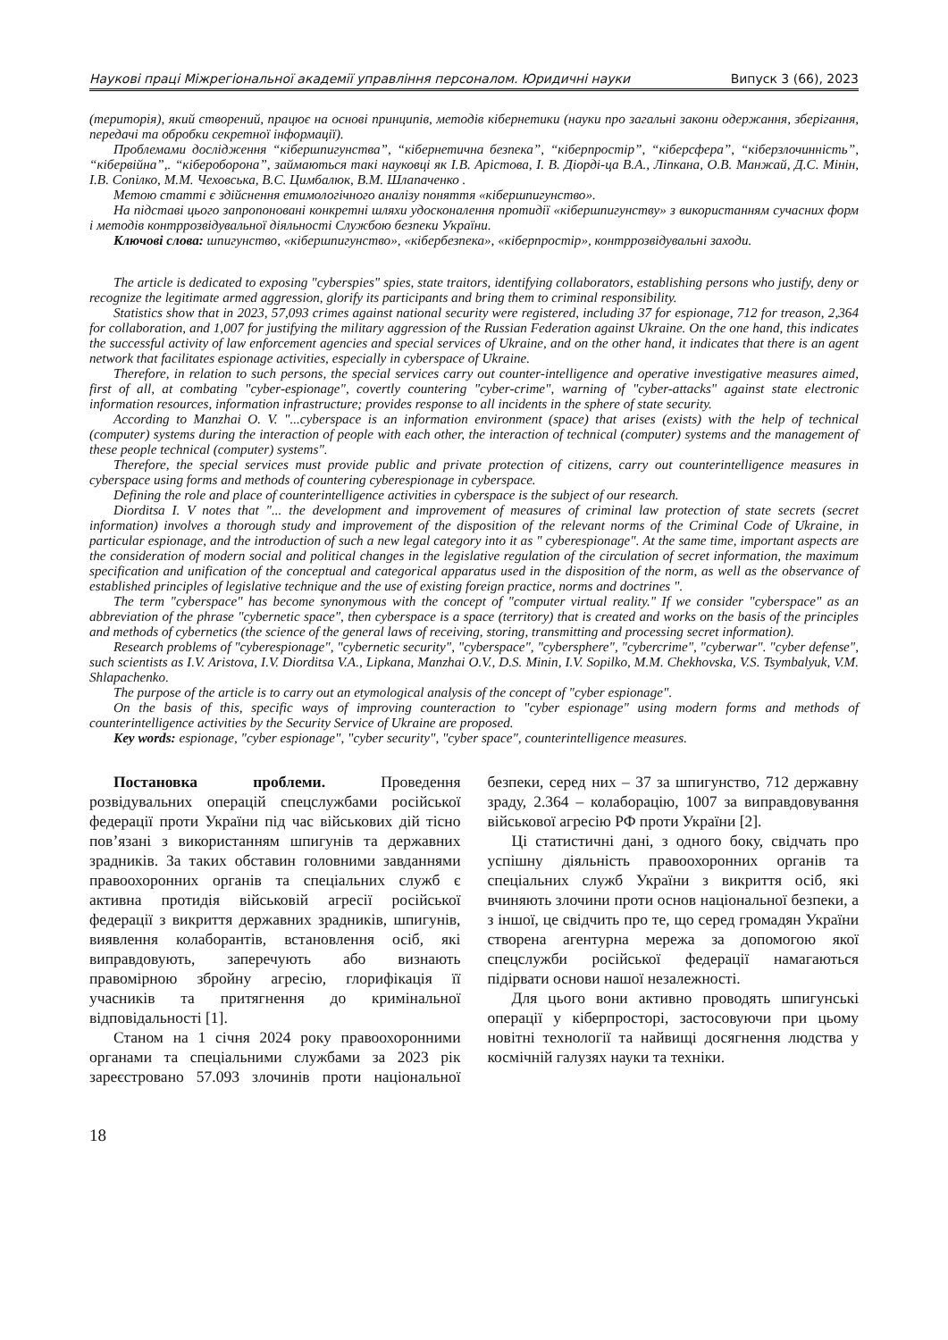Наукові праці Міжрегіональної академії управління персоналом. Юридичні науки Випуск 3 (66), 2023
(територія), який створений, працює на основі принципів, методів кібернетики (науки про загальні закони одержання, зберігання, передачі та обробки секретної інформації).
Проблемами дослідження “кібершпигунства”, “кібернетична безпека”, “кіберпростір”, “кіберсфера”, “кіберзлочинність”, “кібервійна”,. “кібероборона”, займаються такі науковці як І.В. Арістова, І. В. Діорді-ца В.А., Ліпкана, О.В. Манжай, Д.С. Мінін, І.В. Сопілко, М.М. Чеховська, В.С. Цимбалюк, В.М. Шлапаченко .
Метою статті є здійснення етимологічного аналізу поняття «кібершпигунство».
На підставі цього запропоновані конкретні шляхи удосконалення протидії «кібершпигунству» з використанням сучасних форм і методів контррозвідувальної діяльності Службою безпеки України.
Ключові слова: шпигунство, «кібершпигунство», «кібербезпека», «кіберпростір», контррозвідувальні заходи.
The article is dedicated to exposing "cyberspies" spies, state traitors, identifying collaborators, establishing persons who justify, deny or recognize the legitimate armed aggression, glorify its participants and bring them to criminal responsibility.
Statistics show that in 2023, 57,093 crimes against national security were registered, including 37 for espionage, 712 for treason, 2,364 for collaboration, and 1,007 for justifying the military aggression of the Russian Federation against Ukraine. On the one hand, this indicates the successful activity of law enforcement agencies and special services of Ukraine, and on the other hand, it indicates that there is an agent network that facilitates espionage activities, especially in cyberspace of Ukraine.
Therefore, in relation to such persons, the special services carry out counter-intelligence and operative investigative measures aimed, first of all, at combating "cyber-espionage", covertly countering "cyber-crime", warning of "cyber-attacks" against state electronic information resources, information infrastructure; provides response to all incidents in the sphere of state security.
According to Manzhai O. V. "...cyberspace is an information environment (space) that arises (exists) with the help of technical (computer) systems during the interaction of people with each other, the interaction of technical (computer) systems and the management of these people technical (computer) systems".
Therefore, the special services must provide public and private protection of citizens, carry out counterintelligence measures in cyberspace using forms and methods of countering cyberespionage in cyberspace.
Defining the role and place of counterintelligence activities in cyberspace is the subject of our research.
Diorditsa I. V notes that "... the development and improvement of measures of criminal law protection of state secrets (secret information) involves a thorough study and improvement of the disposition of the relevant norms of the Criminal Code of Ukraine, in particular espionage, and the introduction of such a new legal category into it as " cyberespionage". At the same time, important aspects are the consideration of modern social and political changes in the legislative regulation of the circulation of secret information, the maximum specification and unification of the conceptual and categorical apparatus used in the disposition of the norm, as well as the observance of established principles of legislative technique and the use of existing foreign practice, norms and doctrines ".
The term "cyberspace" has become synonymous with the concept of "computer virtual reality." If we consider "cyberspace" as an abbreviation of the phrase "cybernetic space", then cyberspace is a space (territory) that is created and works on the basis of the principles and methods of cybernetics (the science of the general laws of receiving, storing, transmitting and processing secret information).
Research problems of "cyberespionage", "cybernetic security", "cyberspace", "cybersphere", "cybercrime", "cyberwar". "cyber defense", such scientists as I.V. Aristova, I.V. Diorditsa V.A., Lipkana, Manzhai O.V., D.S. Minin, I.V. Sopilko, M.M. Chekhovska, V.S. Tsymbalyuk, V.M. Shlapachenko.
The purpose of the article is to carry out an etymological analysis of the concept of "cyber espionage".
On the basis of this, specific ways of improving counteraction to "cyber espionage" using modern forms and methods of counterintelligence activities by the Security Service of Ukraine are proposed.
Key words: espionage, "cyber espionage", "cyber security", "cyber space", counterintelligence measures.
Постановка проблеми. Проведення розвідувальних операцій спецслужбами російської федерації проти України під час військових дій тісно пов’язані з використанням шпигунів та державних зрадників. За таких обставин головними завданнями правоохоронних органів та спеціальних служб є активна протидія військовій агресії російської федерації з викриття державних зрадників, шпигунів, виявлення колаборантів, встановлення осіб, які виправдовують, заперечують або визнають правомірною збройну агресію, глорифікація її учасників та притягнення до кримінальної відповідальності [1].
Станом на 1 січня 2024 року правоохоронними органами та спеціальними службами за 2023 рік зареєстровано 57.093 злочинів проти національної безпеки, серед них – 37 за шпигунство, 712 державну зраду, 2.364 – колаборацію, 1007 за виправдовування військової агресію РФ проти України [2].
Ці статистичні дані, з одного боку, свідчать про успішну діяльність правоохоронних органів та спеціальних служб України з викриття осіб, які вчиняють злочини проти основ національної безпеки, а з іншої, це свідчить про те, що серед громадян України створена агентурна мережа за допомогою якої спецслужби російської федерації намагаються підірвати основи нашої незалежності.
Для цього вони активно проводять шпигунські операції у кіберпросторі, застосовуючи при цьому новітні технології та найвищі досягнення людства у космічній галузях науки та техніки.
18